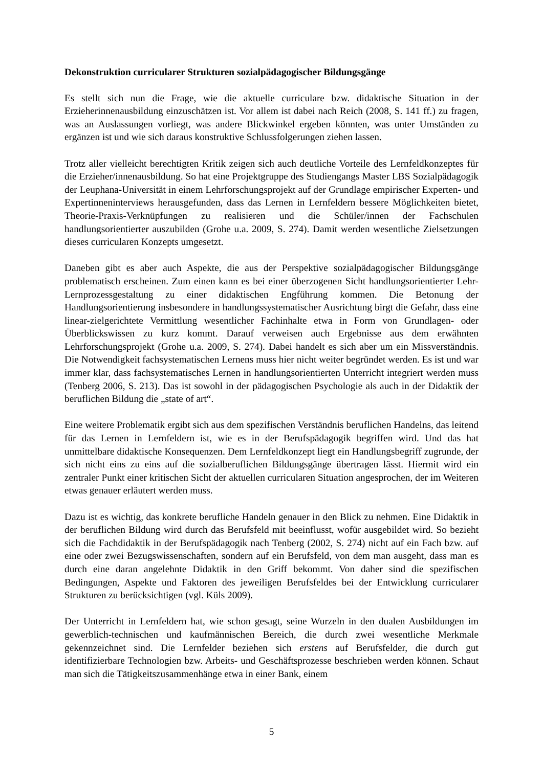Dekonstruktion curricularer Strukturen sozialpädagogischer Bildungsgänge
Es stellt sich nun die Frage, wie die aktuelle curriculare bzw. didaktische Situation in der Erzieherinnenausbildung einzuschätzen ist. Vor allem ist dabei nach Reich (2008, S. 141 ff.) zu fragen, was an Auslassungen vorliegt, was andere Blickwinkel ergeben könnten, was unter Umständen zu ergänzen ist und wie sich daraus konstruktive Schlussfolgerungen ziehen lassen.
Trotz aller vielleicht berechtigten Kritik zeigen sich auch deutliche Vorteile des Lernfeldkonzeptes für die Erzieher/innenausbildung. So hat eine Projektgruppe des Studiengangs Master LBS Sozialpädagogik der Leuphana-Universität in einem Lehrforschungsprojekt auf der Grundlage empirischer Experten- und Expertinneninterviews herausgefunden, dass das Lernen in Lernfeldern bessere Möglichkeiten bietet, Theorie-Praxis-Verknüpfungen zu realisieren und die Schüler/innen der Fachschulen handlungsorientierter auszubilden (Grohe u.a. 2009, S. 274). Damit werden wesentliche Zielsetzungen dieses curricularen Konzepts umgesetzt.
Daneben gibt es aber auch Aspekte, die aus der Perspektive sozialpädagogischer Bildungsgänge problematisch erscheinen. Zum einen kann es bei einer überzogenen Sicht handlungsorientierter Lehr-Lernprozessgestaltung zu einer didaktischen Engführung kommen. Die Betonung der Handlungsorientierung insbesondere in handlungssystematischer Ausrichtung birgt die Gefahr, dass eine linear-zielgerichtete Vermittlung wesentlicher Fachinhalte etwa in Form von Grundlagen- oder Überblickswissen zu kurz kommt. Darauf verweisen auch Ergebnisse aus dem erwähnten Lehrforschungsprojekt (Grohe u.a. 2009, S. 274). Dabei handelt es sich aber um ein Missverständnis. Die Notwendigkeit fachsystematischen Lernens muss hier nicht weiter begründet werden. Es ist und war immer klar, dass fachsystematisches Lernen in handlungsorientierten Unterricht integriert werden muss (Tenberg 2006, S. 213). Das ist sowohl in der pädagogischen Psychologie als auch in der Didaktik der beruflichen Bildung die „state of art“.
Eine weitere Problematik ergibt sich aus dem spezifischen Verständnis beruflichen Handelns, das leitend für das Lernen in Lernfeldern ist, wie es in der Berufspädagogik begriffen wird. Und das hat unmittelbare didaktische Konsequenzen. Dem Lernfeldkonzept liegt ein Handlungsbegriff zugrunde, der sich nicht eins zu eins auf die sozialberuflichen Bildungsgänge übertragen lässt. Hiermit wird ein zentraler Punkt einer kritischen Sicht der aktuellen curricularen Situation angesprochen, der im Weiteren etwas genauer erläutert werden muss.
Dazu ist es wichtig, das konkrete berufliche Handeln genauer in den Blick zu nehmen. Eine Didaktik in der beruflichen Bildung wird durch das Berufsfeld mit beeinflusst, wofür ausgebildet wird. So bezieht sich die Fachdidaktik in der Berufspädagogik nach Tenberg (2002, S. 274) nicht auf ein Fach bzw. auf eine oder zwei Bezugswissenschaften, sondern auf ein Berufsfeld, von dem man ausgeht, dass man es durch eine daran angelehnte Didaktik in den Griff bekommt. Von daher sind die spezifischen Bedingungen, Aspekte und Faktoren des jeweiligen Berufsfeldes bei der Entwicklung curricularer Strukturen zu berücksichtigen (vgl. Küls 2009).
Der Unterricht in Lernfeldern hat, wie schon gesagt, seine Wurzeln in den dualen Ausbildungen im gewerblich-technischen und kaufmännischen Bereich, die durch zwei wesentliche Merkmale gekennzeichnet sind. Die Lernfelder beziehen sich erstens auf Berufsfelder, die durch gut identifizierbare Technologien bzw. Arbeits- und Geschäftsprozesse beschrieben werden können. Schaut man sich die Tätigkeitszusammenhänge etwa in einer Bank, einem
5